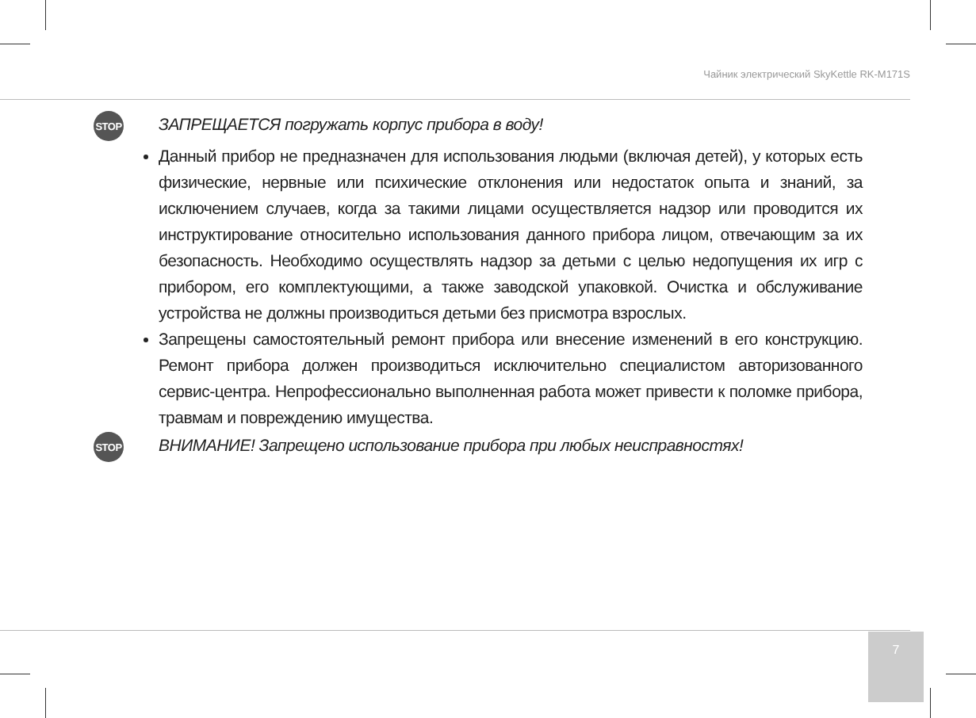Чайник электрический SkyKettle RK-M171S
STOP
ЗАПРЕЩАЕТСЯ погружать корпус прибора в воду!
Данный прибор не предназначен для использования людьми (включая детей), у которых есть физические, нервные или психические отклонения или недостаток опыта и знаний, за исключением случаев, когда за такими лицами осуществляется надзор или проводится их инструктирование относительно использования данного прибора лицом, отвечающим за их безопасность. Необходимо осуществлять надзор за детьми с целью недопущения их игр с прибором, его комплектующими, а также заводской упаковкой. Очистка и обслуживание устройства не должны производиться детьми без присмотра взрослых.
Запрещены самостоятельный ремонт прибора или внесение изменений в его конструкцию. Ремонт прибора должен производиться исключительно специалистом авторизованного сервис-центра. Непрофессионально выполненная работа может привести к поломке прибора, травмам и повреждению имущества.
STOP
ВНИМАНИЕ! Запрещено использование прибора при любых неисправностях!
7